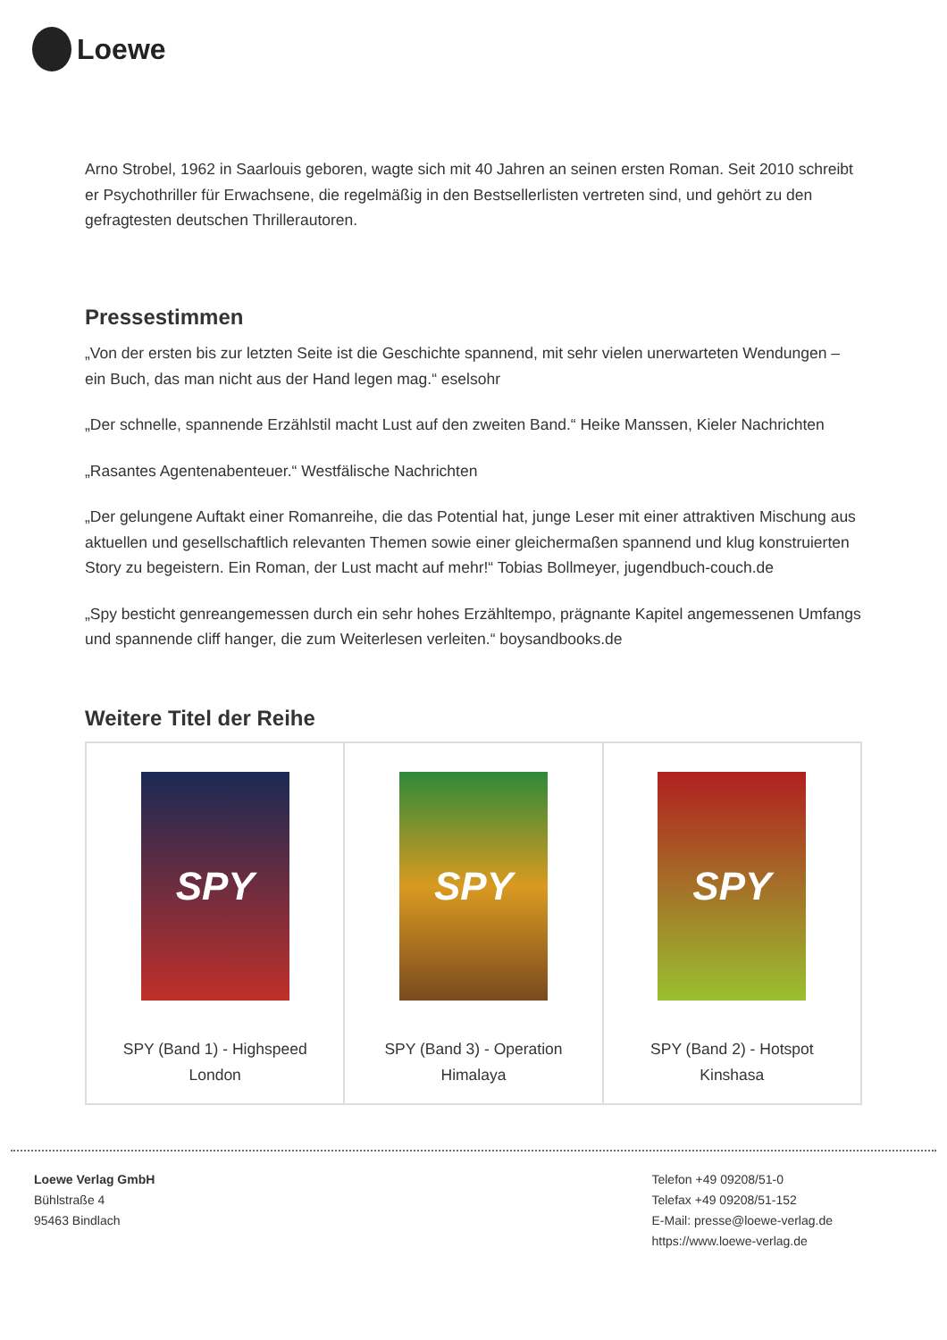Loewe
Arno Strobel, 1962 in Saarlouis geboren, wagte sich mit 40 Jahren an seinen ersten Roman. Seit 2010 schreibt er Psychothriller für Erwachsene, die regelmäßig in den Bestsellerlisten vertreten sind, und gehört zu den gefragtesten deutschen Thrillerautoren.
Pressestimmen
„Von der ersten bis zur letzten Seite ist die Geschichte spannend, mit sehr vielen unerwarteten Wendungen – ein Buch, das man nicht aus der Hand legen mag.“ eselsohr
„Der schnelle, spannende Erzählstil macht Lust auf den zweiten Band.“ Heike Manssen, Kieler Nachrichten
„Rasantes Agentenabenteuer.“ Westfälische Nachrichten
„Der gelungene Auftakt einer Romanreihe, die das Potential hat, junge Leser mit einer attraktiven Mischung aus aktuellen und gesellschaftlich relevanten Themen sowie einer gleichermaßen spannend und klug konstruierten Story zu begeistern. Ein Roman, der Lust macht auf mehr!“ Tobias Bollmeyer, jugendbuch-couch.de
„Spy besticht genreangemessen durch ein sehr hohes Erzähltempo, prägnante Kapitel angemessenen Umfangs und spannende cliff hanger, die zum Weiterlesen verleiten.“ boysandbooks.de
Weitere Titel der Reihe
| SPY SPY (Band 1) - Highspeed London | SPY SPY (Band 3) - Operation Himalaya | SPY SPY (Band 2) - Hotspot Kinshasa |
Loewe Verlag GmbH
Bühlstraße 4
95463 Bindlach
Telefon +49 09208/51-0
Telefax +49 09208/51-152
E-Mail: presse@loewe-verlag.de
https://www.loewe-verlag.de